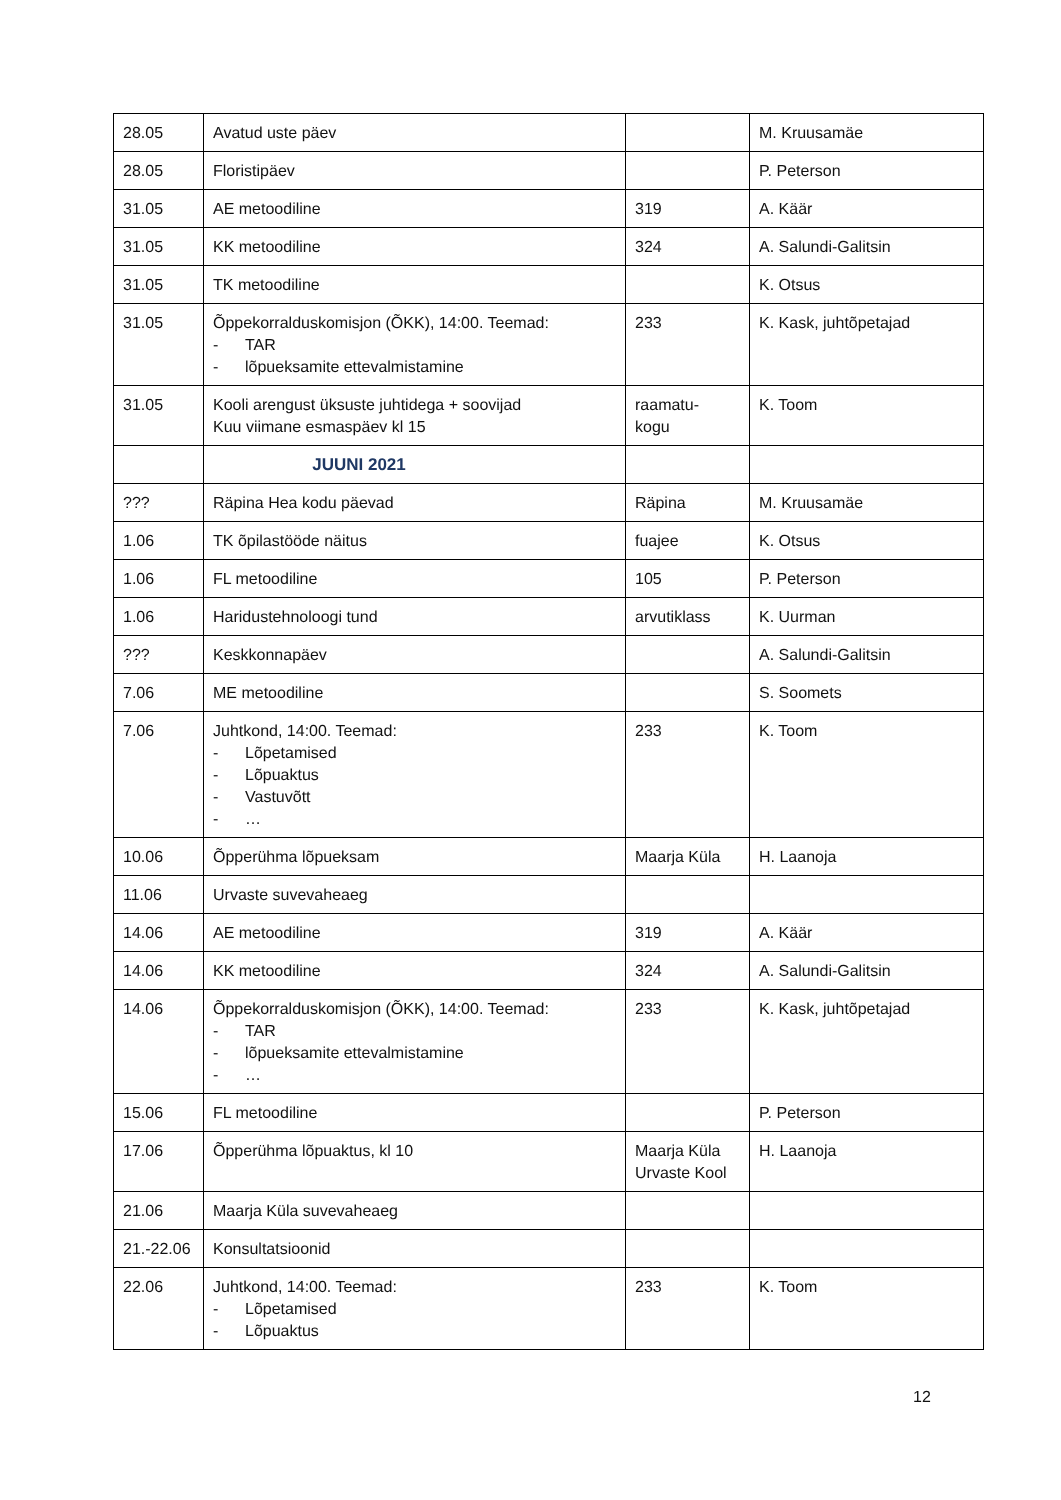| 28.05 | Avatud uste päev | | M. Kruusamäe |
| 28.05 | Floristipäev | | P. Peterson |
| 31.05 | AE metoodiline | 319 | A. Käär |
| 31.05 | KK metoodiline | 324 | A. Salundi-Galitsin |
| 31.05 | TK metoodiline | | K. Otsus |
| 31.05 | Õppekorralduskomisjon (ÕKK), 14:00. Teemad: - TAR - lõpueksamite ettevalmistamine | 233 | K. Kask, juhtõpetajad |
| 31.05 | Kooli arengust üksuste juhtidega + soovijad Kuu viimane esmaspäev kl 15 | raamatu- kogu | K. Toom |
| | JUUNI 2021 | | |
| ??? | Räpina Hea kodu päevad | Räpina | M. Kruusamäe |
| 1.06 | TK õpilastööde näitus | fuajee | K. Otsus |
| 1.06 | FL metoodiline | 105 | P. Peterson |
| 1.06 | Haridustehnoloogi tund | arvutiklass | K. Uurman |
| ??? | Keskkonnapäev | | A. Salundi-Galitsin |
| 7.06 | ME metoodiline | | S. Soomets |
| 7.06 | Juhtkond, 14:00. Teemad: - Lõpetamised - Lõpuaktus - Vastuvõtt - … | 233 | K. Toom |
| 10.06 | Õpperühma lõpueksam | Maarja Küla | H. Laanoja |
| 11.06 | Urvaste suvevaheaeg | | |
| 14.06 | AE metoodiline | 319 | A. Käär |
| 14.06 | KK metoodiline | 324 | A. Salundi-Galitsin |
| 14.06 | Õppekorralduskomisjon (ÕKK), 14:00. Teemad: - TAR - lõpueksamite ettevalmistamine - … | 233 | K. Kask, juhtõpetajad |
| 15.06 | FL metoodiline | | P. Peterson |
| 17.06 | Õpperühma lõpuaktus, kl 10 | Maarja Küla Urvaste Kool | H. Laanoja |
| 21.06 | Maarja Küla suvevaheaeg | | |
| 21.-22.06 | Konsultatsioonid | | |
| 22.06 | Juhtkond, 14:00. Teemad: - Lõpetamised - Lõpuaktus | 233 | K. Toom |
12